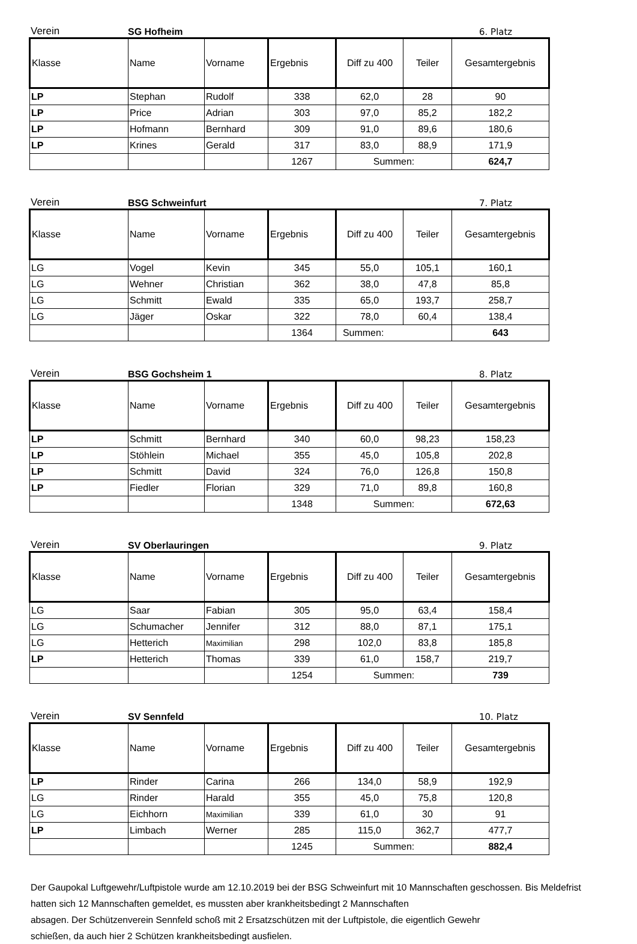Verein SG Hofheim 6. Platz
| Klasse | Name | Vorname | Ergebnis | Diff zu 400 | Teiler | Gesamtergebnis |
| --- | --- | --- | --- | --- | --- | --- |
| LP | Stephan | Rudolf | 338 | 62,0 | 28 | 90 |
| LP | Price | Adrian | 303 | 97,0 | 85,2 | 182,2 |
| LP | Hofmann | Bernhard | 309 | 91,0 | 89,6 | 180,6 |
| LP | Krines | Gerald | 317 | 83,0 | 88,9 | 171,9 |
| | | | 1267 | Summen: | | 624,7 |
Verein BSG Schweinfurt 7. Platz
| Klasse | Name | Vorname | Ergebnis | Diff zu 400 | Teiler | Gesamtergebnis |
| --- | --- | --- | --- | --- | --- | --- |
| LG | Vogel | Kevin | 345 | 55,0 | 105,1 | 160,1 |
| LG | Wehner | Christian | 362 | 38,0 | 47,8 | 85,8 |
| LG | Schmitt | Ewald | 335 | 65,0 | 193,7 | 258,7 |
| LG | Jäger | Oskar | 322 | 78,0 | 60,4 | 138,4 |
| | | | 1364 | Summen: | | 643 |
Verein BSG Gochsheim 1 8. Platz
| Klasse | Name | Vorname | Ergebnis | Diff zu 400 | Teiler | Gesamtergebnis |
| --- | --- | --- | --- | --- | --- | --- |
| LP | Schmitt | Bernhard | 340 | 60,0 | 98,23 | 158,23 |
| LP | Stöhlein | Michael | 355 | 45,0 | 105,8 | 202,8 |
| LP | Schmitt | David | 324 | 76,0 | 126,8 | 150,8 |
| LP | Fiedler | Florian | 329 | 71,0 | 89,8 | 160,8 |
| | | | 1348 | Summen: | | 672,63 |
Verein SV Oberlauringen 9. Platz
| Klasse | Name | Vorname | Ergebnis | Diff zu 400 | Teiler | Gesamtergebnis |
| --- | --- | --- | --- | --- | --- | --- |
| LG | Saar | Fabian | 305 | 95,0 | 63,4 | 158,4 |
| LG | Schumacher | Jennifer | 312 | 88,0 | 87,1 | 175,1 |
| LG | Hetterich | Maximilian | 298 | 102,0 | 83,8 | 185,8 |
| LP | Hetterich | Thomas | 339 | 61,0 | 158,7 | 219,7 |
| | | | 1254 | Summen: | | 739 |
Verein SV Sennfeld 10. Platz
| Klasse | Name | Vorname | Ergebnis | Diff zu 400 | Teiler | Gesamtergebnis |
| --- | --- | --- | --- | --- | --- | --- |
| LP | Rinder | Carina | 266 | 134,0 | 58,9 | 192,9 |
| LG | Rinder | Harald | 355 | 45,0 | 75,8 | 120,8 |
| LG | Eichhorn | Maximilian | 339 | 61,0 | 30 | 91 |
| LP | Limbach | Werner | 285 | 115,0 | 362,7 | 477,7 |
| | | | 1245 | Summen: | | 882,4 |
Der Gaupokal Luftgewehr/Luftpistole wurde am 12.10.2019 bei der BSG Schweinfurt mit 10 Mannschaften geschossen. Bis Meldefrist hatten sich 12 Mannschaften gemeldet, es mussten aber krankheitsbedingt 2 Mannschaften
absagen. Der Schützenverein Sennfeld schoß mit 2 Ersatzschützen mit der Luftpistole, die eigentlich Gewehr
schießen, da auch hier 2 Schützen krankheitsbedingt ausfielen.